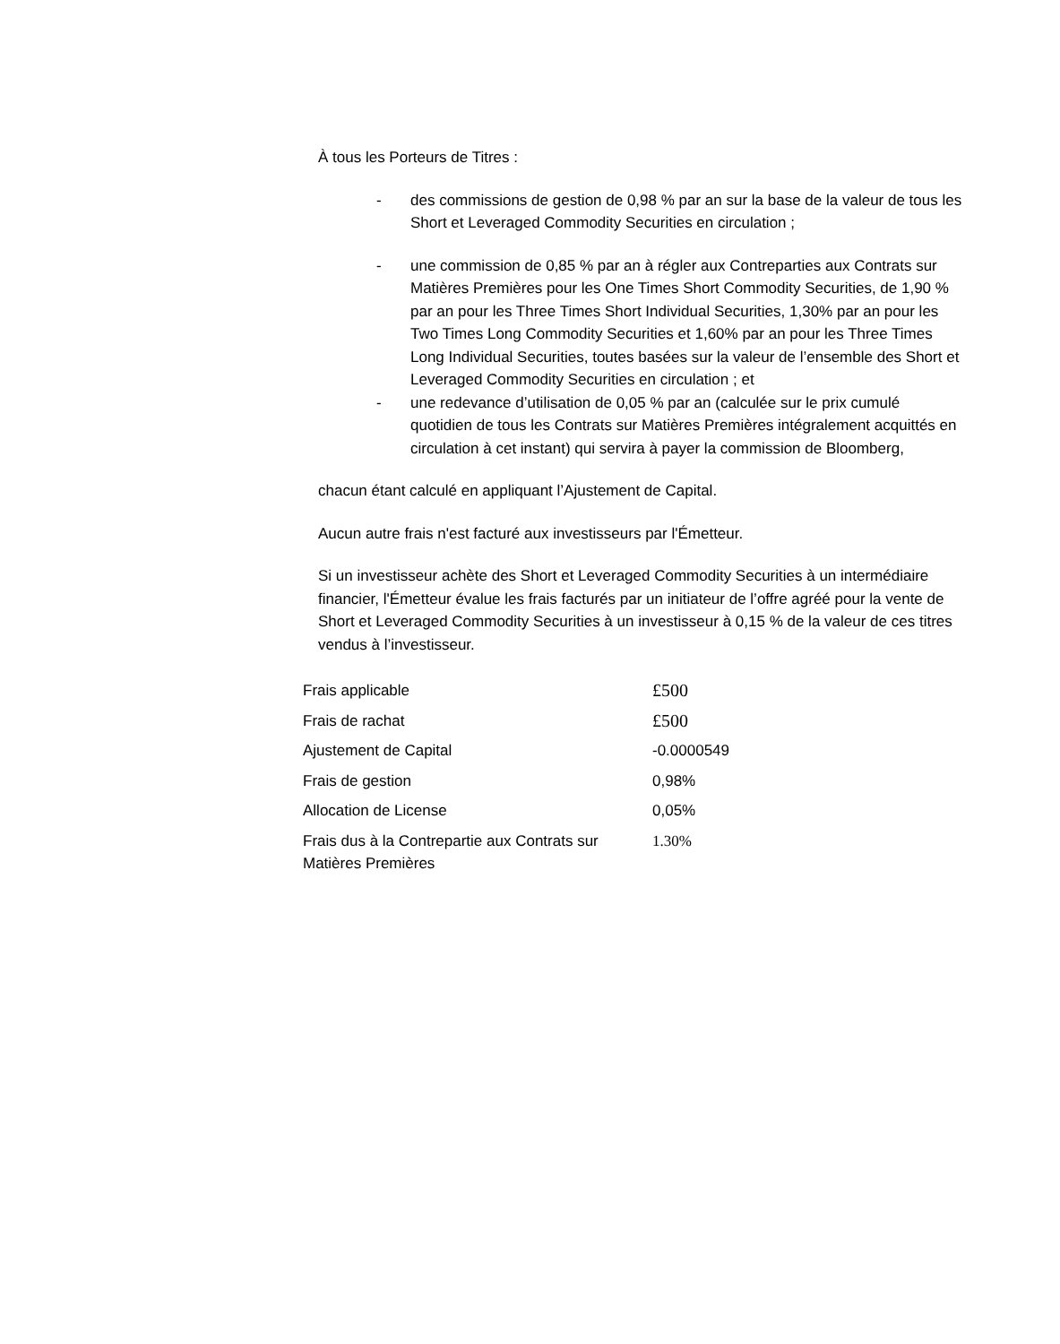À tous les Porteurs de Titres :
- des commissions de gestion de 0,98 % par an sur la base de la valeur de tous les Short et Leveraged Commodity Securities en circulation ;
- une commission de 0,85 % par an à régler aux Contreparties aux Contrats sur Matières Premières pour les One Times Short Commodity Securities, de 1,90 % par an pour les Three Times Short Individual Securities, 1,30% par an pour les Two Times Long Commodity Securities et 1,60% par an pour les Three Times Long Individual Securities, toutes basées sur la valeur de l’ensemble des Short et Leveraged Commodity Securities en circulation ; et
- une redevance d’utilisation de 0,05 % par an (calculée sur le prix cumulé quotidien de tous les Contrats sur Matières Premières intégralement acquittés en circulation à cet instant) qui servira à payer la commission de Bloomberg,
chacun étant calculé en appliquant l’Ajustement de Capital.
Aucun autre frais n'est facturé aux investisseurs par l'Émetteur.
Si un investisseur achète des Short et Leveraged Commodity Securities à un intermédiaire financier, l'Émetteur évalue les frais facturés par un initiateur de l’offre agréé pour la vente de Short et Leveraged Commodity Securities à un investisseur à 0,15 % de la valeur de ces titres vendus à l’investisseur.
| Frais applicable | £500 |
| Frais de rachat | £500 |
| Ajustement de Capital | -0.0000549 |
| Frais de gestion | 0,98% |
| Allocation de License | 0,05% |
| Frais dus à la Contrepartie aux Contrats sur Matières Premières | 1.30% |